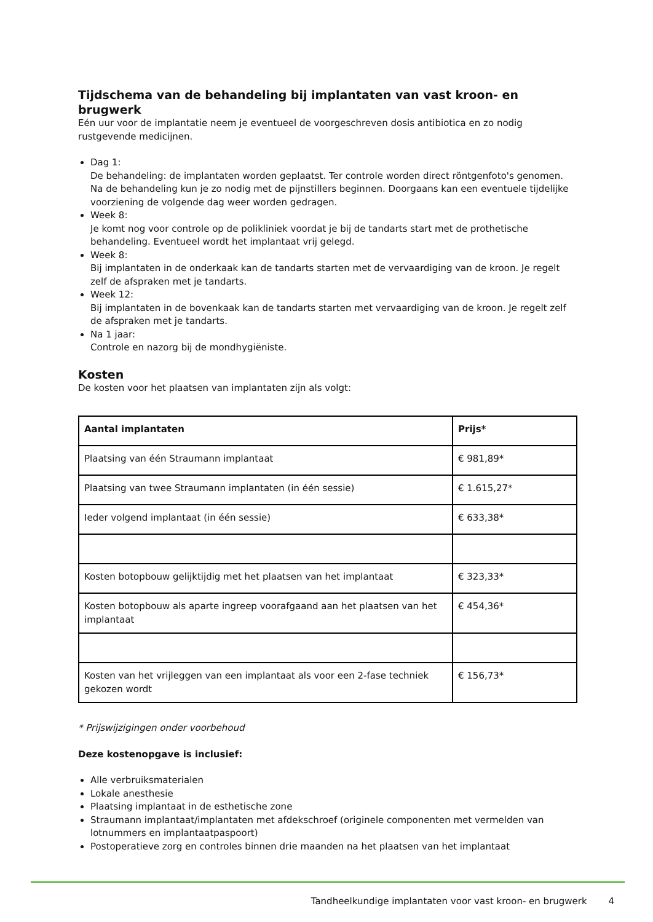Tijdschema van de behandeling bij implantaten van vast kroon- en brugwerk
Eén uur voor de implantatie neem je eventueel de voorgeschreven dosis antibiotica en zo nodig rustgevende medicijnen.
Dag 1:
De behandeling: de implantaten worden geplaatst. Ter controle worden direct röntgenfoto's genomen. Na de behandeling kun je zo nodig met de pijnstillers beginnen. Doorgaans kan een eventuele tijdelijke voorziening de volgende dag weer worden gedragen.
Week 8:
Je komt nog voor controle op de polikliniek voordat je bij de tandarts start met de prothetische behandeling. Eventueel wordt het implantaat vrij gelegd.
Week 8:
Bij implantaten in de onderkaak kan de tandarts starten met de vervaardiging van de kroon. Je regelt zelf de afspraken met je tandarts.
Week 12:
Bij implantaten in de bovenkaak kan de tandarts starten met vervaardiging van de kroon. Je regelt zelf de afspraken met je tandarts.
Na 1 jaar:
Controle en nazorg bij de mondhygiëniste.
Kosten
De kosten voor het plaatsen van implantaten zijn als volgt:
| Aantal implantaten | Prijs* |
| --- | --- |
| Plaatsing van één Straumann implantaat | € 981,89* |
| Plaatsing van twee Straumann implantaten (in één sessie) | € 1.615,27* |
| Ieder volgend implantaat (in één sessie) | € 633,38* |
| Kosten botopbouw gelijktijdig met het plaatsen van het implantaat | € 323,33* |
| Kosten botopbouw als aparte ingreep voorafgaand aan het plaatsen van het implantaat | € 454,36* |
| Kosten van het vrijleggen van een implantaat als voor een 2-fase techniek gekozen wordt | € 156,73* |
* Prijswijzigingen onder voorbehoud
Deze kostenopgave is inclusief:
Alle verbruiksmaterialen
Lokale anesthesie
Plaatsing implantaat in de esthetische zone
Straumann implantaat/implantaten met afdekschroef (originele componenten met vermelden van lotnummers en implantaatpaspoort)
Postoperatieve zorg en controles binnen drie maanden na het plaatsen van het implantaat
Tandheelkundige implantaten voor vast kroon- en brugwerk 4